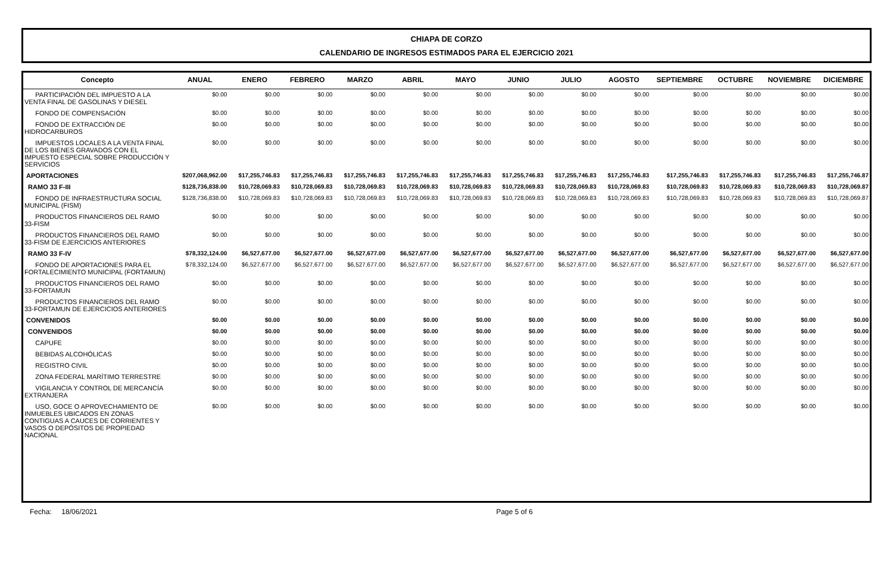CHIAPA DE CORZO
CALENDARIO DE INGRESOS ESTIMADOS PARA EL EJERCICIO 2021
| Concepto | ANUAL | ENERO | FEBRERO | MARZO | ABRIL | MAYO | JUNIO | JULIO | AGOSTO | SEPTIEMBRE | OCTUBRE | NOVIEMBRE | DICIEMBRE |
| --- | --- | --- | --- | --- | --- | --- | --- | --- | --- | --- | --- | --- | --- |
| PARTICIPACIÓN DEL IMPUESTO A LA VENTA FINAL DE GASOLINAS Y DIESEL | $0.00 | $0.00 | $0.00 | $0.00 | $0.00 | $0.00 | $0.00 | $0.00 | $0.00 | $0.00 | $0.00 | $0.00 | $0.00 |
| FONDO DE COMPENSACIÓN | $0.00 | $0.00 | $0.00 | $0.00 | $0.00 | $0.00 | $0.00 | $0.00 | $0.00 | $0.00 | $0.00 | $0.00 | $0.00 |
| FONDO DE EXTRACCIÓN DE HIDROCARBUROS | $0.00 | $0.00 | $0.00 | $0.00 | $0.00 | $0.00 | $0.00 | $0.00 | $0.00 | $0.00 | $0.00 | $0.00 | $0.00 |
| IMPUESTOS LOCALES A LA VENTA FINAL DE LOS BIENES GRAVADOS CON EL IMPUESTO ESPECIAL SOBRE PRODUCCIÓN Y SERVICIOS | $0.00 | $0.00 | $0.00 | $0.00 | $0.00 | $0.00 | $0.00 | $0.00 | $0.00 | $0.00 | $0.00 | $0.00 | $0.00 |
| APORTACIONES | $207,068,962.00 | $17,255,746.83 | $17,255,746.83 | $17,255,746.83 | $17,255,746.83 | $17,255,746.83 | $17,255,746.83 | $17,255,746.83 | $17,255,746.83 | $17,255,746.83 | $17,255,746.83 | $17,255,746.83 | $17,255,746.87 |
| RAMO 33 F-III | $128,736,838.00 | $10,728,069.83 | $10,728,069.83 | $10,728,069.83 | $10,728,069.83 | $10,728,069.83 | $10,728,069.83 | $10,728,069.83 | $10,728,069.83 | $10,728,069.83 | $10,728,069.83 | $10,728,069.83 | $10,728,069.87 |
| FONDO DE INFRAESTRUCTURA SOCIAL MUNICIPAL (FISM) | $128,736,838.00 | $10,728,069.83 | $10,728,069.83 | $10,728,069.83 | $10,728,069.83 | $10,728,069.83 | $10,728,069.83 | $10,728,069.83 | $10,728,069.83 | $10,728,069.83 | $10,728,069.83 | $10,728,069.83 | $10,728,069.87 |
| PRODUCTOS FINANCIEROS DEL RAMO 33-FISM | $0.00 | $0.00 | $0.00 | $0.00 | $0.00 | $0.00 | $0.00 | $0.00 | $0.00 | $0.00 | $0.00 | $0.00 | $0.00 |
| PRODUCTOS FINANCIEROS DEL RAMO 33-FISM DE EJERCICIOS ANTERIORES | $0.00 | $0.00 | $0.00 | $0.00 | $0.00 | $0.00 | $0.00 | $0.00 | $0.00 | $0.00 | $0.00 | $0.00 | $0.00 |
| RAMO 33 F-IV | $78,332,124.00 | $6,527,677.00 | $6,527,677.00 | $6,527,677.00 | $6,527,677.00 | $6,527,677.00 | $6,527,677.00 | $6,527,677.00 | $6,527,677.00 | $6,527,677.00 | $6,527,677.00 | $6,527,677.00 | $6,527,677.00 |
| FONDO DE APORTACIONES PARA EL FORTALECIMIENTO MUNICIPAL (FORTAMUN) | $78,332,124.00 | $6,527,677.00 | $6,527,677.00 | $6,527,677.00 | $6,527,677.00 | $6,527,677.00 | $6,527,677.00 | $6,527,677.00 | $6,527,677.00 | $6,527,677.00 | $6,527,677.00 | $6,527,677.00 | $6,527,677.00 |
| PRODUCTOS FINANCIEROS DEL RAMO 33-FORTAMUN | $0.00 | $0.00 | $0.00 | $0.00 | $0.00 | $0.00 | $0.00 | $0.00 | $0.00 | $0.00 | $0.00 | $0.00 | $0.00 |
| PRODUCTOS FINANCIEROS DEL RAMO 33-FORTAMUN DE EJERCICIOS ANTERIORES | $0.00 | $0.00 | $0.00 | $0.00 | $0.00 | $0.00 | $0.00 | $0.00 | $0.00 | $0.00 | $0.00 | $0.00 | $0.00 |
| CONVENIDOS | $0.00 | $0.00 | $0.00 | $0.00 | $0.00 | $0.00 | $0.00 | $0.00 | $0.00 | $0.00 | $0.00 | $0.00 | $0.00 |
| CONVENIDOS | $0.00 | $0.00 | $0.00 | $0.00 | $0.00 | $0.00 | $0.00 | $0.00 | $0.00 | $0.00 | $0.00 | $0.00 | $0.00 |
| CAPUFE | $0.00 | $0.00 | $0.00 | $0.00 | $0.00 | $0.00 | $0.00 | $0.00 | $0.00 | $0.00 | $0.00 | $0.00 | $0.00 |
| BEBIDAS ALCOHÓLICAS | $0.00 | $0.00 | $0.00 | $0.00 | $0.00 | $0.00 | $0.00 | $0.00 | $0.00 | $0.00 | $0.00 | $0.00 | $0.00 |
| REGISTRO CIVIL | $0.00 | $0.00 | $0.00 | $0.00 | $0.00 | $0.00 | $0.00 | $0.00 | $0.00 | $0.00 | $0.00 | $0.00 | $0.00 |
| ZONA FEDERAL MARÍTIMO TERRESTRE | $0.00 | $0.00 | $0.00 | $0.00 | $0.00 | $0.00 | $0.00 | $0.00 | $0.00 | $0.00 | $0.00 | $0.00 | $0.00 |
| VIGILANCIA Y CONTROL DE MERCANCÍA EXTRANJERA | $0.00 | $0.00 | $0.00 | $0.00 | $0.00 | $0.00 | $0.00 | $0.00 | $0.00 | $0.00 | $0.00 | $0.00 | $0.00 |
| USO, GOCE O APROVECHAMIENTO DE INMUEBLES UBICADOS EN ZONAS CONTIGUAS A CAUCES DE CORRIENTES Y VASOS O DEPÓSITOS DE PROPIEDAD NACIONAL | $0.00 | $0.00 | $0.00 | $0.00 | $0.00 | $0.00 | $0.00 | $0.00 | $0.00 | $0.00 | $0.00 | $0.00 | $0.00 |
Fecha: 18/06/2021 Page 5 of 6